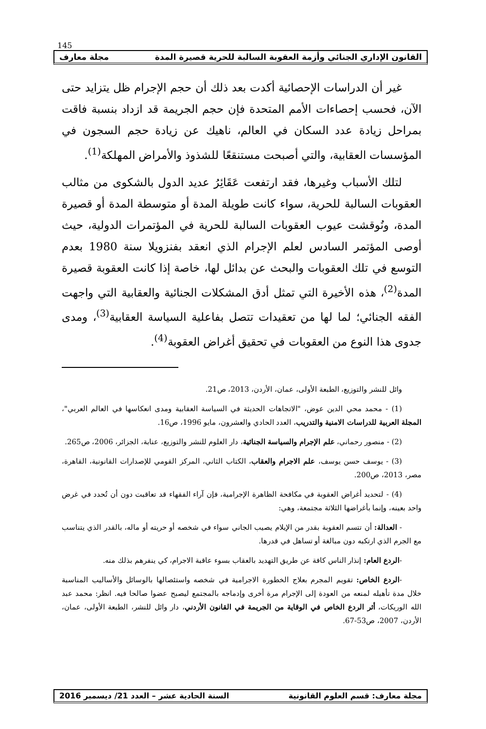145
القانون الإداري الجنائي وأزمة العقوبة السالبة للحرية قصيرة المدة مجلة معارف
غير أن الدراسات الإحصائية أكدت بعد ذلك أن حجم الإجرام ظل يتزايد حتى الآن، فحسب إحصاءات الأمم المتحدة فإن حجم الجريمة قد ازداد بنسبة فاقت بمراحل زيادة عدد السكان في العالم، ناهيك عن زيادة حجم السجون في المؤسسات العقابية، والتي أصبحت مستنقعًا للشذوذ والأمراض المهلكة<sup>(1)</sup>.
لتلك الأسباب وغيرها، فقد ارتفعت عَقَائِرُ عديد الدول بالشكوى من مثالب العقوبات السالبة للحرية، سواء كانت طويلة المدة أو متوسطة المدة أو قصيرة المدة، ونُوقشت عيوب العقوبات السالبة للحرية في المؤتمرات الدولية، حيث أوصى المؤتمر السادس لعلم الإجرام الذي انعقد بفنزويلا سنة 1980 بعدم التوسع في تلك العقوبات والبحث عن بدائل لها، خاصة إذا كانت العقوبة قصيرة المدة<sup>(2)</sup>، هذه الأخيرة التي تمثل أدق المشكلات الجنائية والعقابية التي واجهت الفقه الجنائي؛ لما لها من تعقيدات تتصل بفاعلية السياسة العقابية<sup>(3)</sup>، ومدى جدوى هذا النوع من العقوبات في تحقيق أغراض العقوبة<sup>(4)</sup>.
وائل للنشر والتوزيع، الطبعة الأولى، عمان، الأردن، 2013، ص21.
(1) - محمد محي الدين عوض، "الاتجاهات الحديثة في السياسة العقابية ومدى انعكاسها في العالم العربي"، المجلة العربية للدراسات الامنية والتدريب، العدد الحادي والعشرون، مايو 1996، ص16.
(2) - منصور رحماني، علم الإجرام والسياسة الجنائية، دار العلوم للنشر والتوزيع، عنابة، الجزائر، 2006، ص265.
(3) - يوسف حسن يوسف، علم الاجرام والعقاب، الكتاب الثاني، المركز القومي للإصدارات القانونية، القاهرة، مصر، 2013، ص200.
(4) - لتحديد أغراض العقوبة في مكافحة الظاهرة الإجرامية، فإن آراء الفقهاء قد تعاقبت دون أن تُحدد في غرض واحد بعينه، وإنما بأغراضها الثلاثة مجتمعة، وهي:
- العدالة: أن تتسم العقوبة بقدر من الإيلام يصيب الجاني سواء في شخصه أو حريته أو ماله، بالقدر الذي يتناسب مع الجرم الذي ارتكبه دون مبالغة أو تساهل في قدرها.
-الردع العام: إنذار الناس كافة عن طريق التهديد بالعقاب بسوء عاقبة الاجرام، كي ينفرهم بذلك منه.
-الردع الخاص: تقويم المجرم بعلاج الخطورة الاجرامية في شخصه واستئصالها بالوسائل والأساليب المناسبة خلال مدة تأهيله لمنعه من العودة إلى الإجرام مرة أخرى وإدماجه بالمجتمع ليصبح عضوا صالحا فيه. انظر: محمد عبد الله الوريكات، أثر الردع الخاص في الوقاية من الجريمة في القانون الأردني، دار وائل للنشر، الطبعة الأولى، عمان، الأردن، 2007، ص53-67.
مجلة معارف: قسم العلوم القانونية السنة الحادية عشر – العدد 21/ ديسمبر 2016